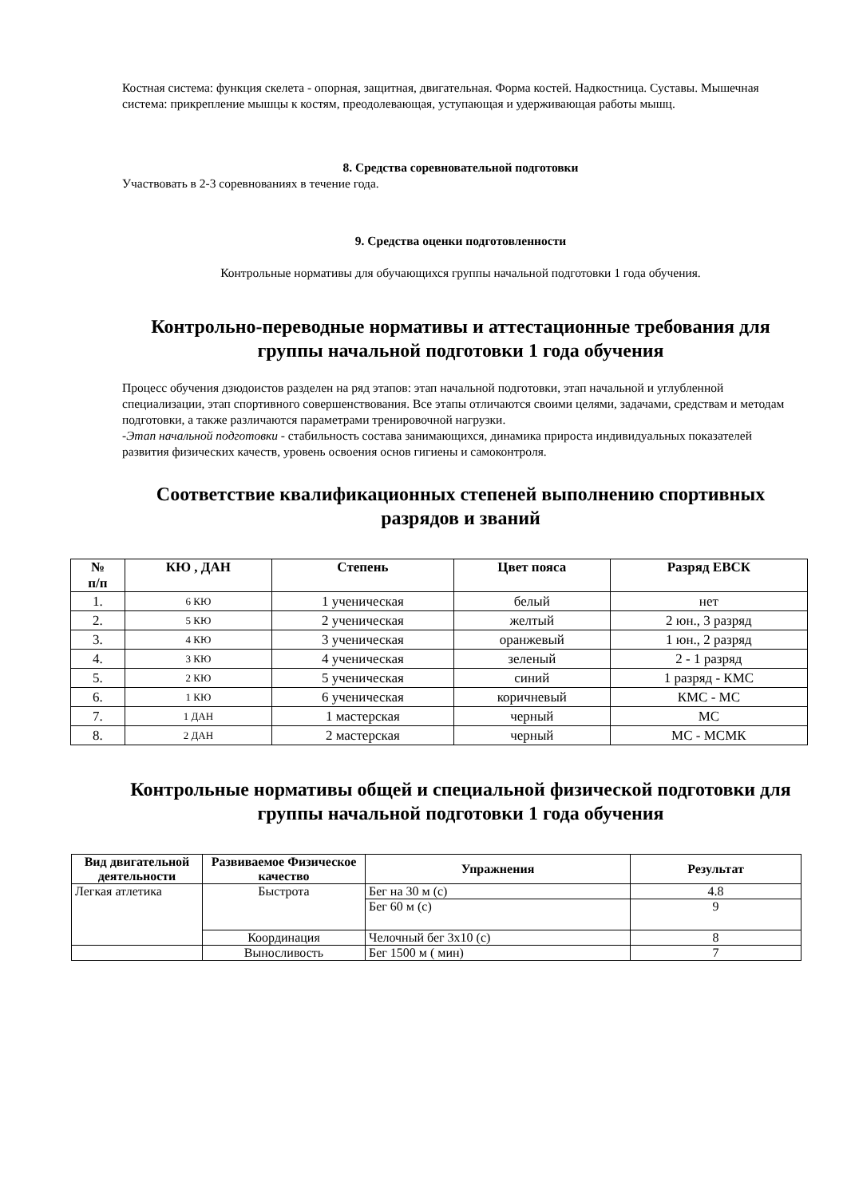Костная система: функция скелета - опорная, защитная, двигательная. Форма костей. Надкостница. Суставы. Мышечная система: прикрепление мышцы к костям, преодолевающая, уступающая и удерживающая работы мышц.
8. Средства соревновательной подготовки
Участвовать в 2-3 соревнованиях в течение года.
9. Средства оценки подготовленности
Контрольные нормативы для обучающихся группы начальной подготовки 1 года обучения.
Контрольно-переводные нормативы и аттестационные требования для группы начальной подготовки 1 года обучения
Процесс обучения дзюдоистов разделен на ряд этапов: этап начальной подготовки, этап начальной и углубленной специализации, этап спортивного совершенствования. Все этапы отличаются своими целями, задачами, средствам и методам подготовки, а также различаются параметрами тренировочной нагрузки.
-Этап начальной подготовки - стабильность состава занимающихся, динамика прироста индивидуальных показателей развития физических качеств, уровень освоения основ гигиены и самоконтроля.
Соответствие квалификационных степеней выполнению спортивных разрядов и званий
| № п/п | КЮ , ДАН | Степень | Цвет пояса | Разряд ЕВСК |
| --- | --- | --- | --- | --- |
| 1. | 6 КЮ | 1 ученическая | белый | нет |
| 2. | 5 КЮ | 2 ученическая | желтый | 2 юн., 3 разряд |
| 3. | 4 КЮ | 3 ученическая | оранжевый | 1 юн., 2 разряд |
| 4. | 3 КЮ | 4 ученическая | зеленый | 2 - 1 разряд |
| 5. | 2 КЮ | 5 ученическая | синий | 1 разряд - КМС |
| 6. | 1 КЮ | 6 ученическая | коричневый | КМС - МС |
| 7. | 1 ДАН | 1 мастерская | черный | МС |
| 8. | 2 ДАН | 2 мастерская | черный | МС - МСМК |
Контрольные нормативы общей и специальной физической подготовки для группы начальной подготовки 1 года обучения
| Вид двигательной деятельности | Развиваемое Физическое качество | Упражнения | Результат |
| --- | --- | --- | --- |
| Легкая атлетика | Быстрота | Бег на 30 м (с) | 4.8 |
| | | Бег 60 м (с) | 9 |
| | Координация | Челочный бег 3х10 (с) | 8 |
| | Выносливость | Бег 1500 м ( мин) | 7 |